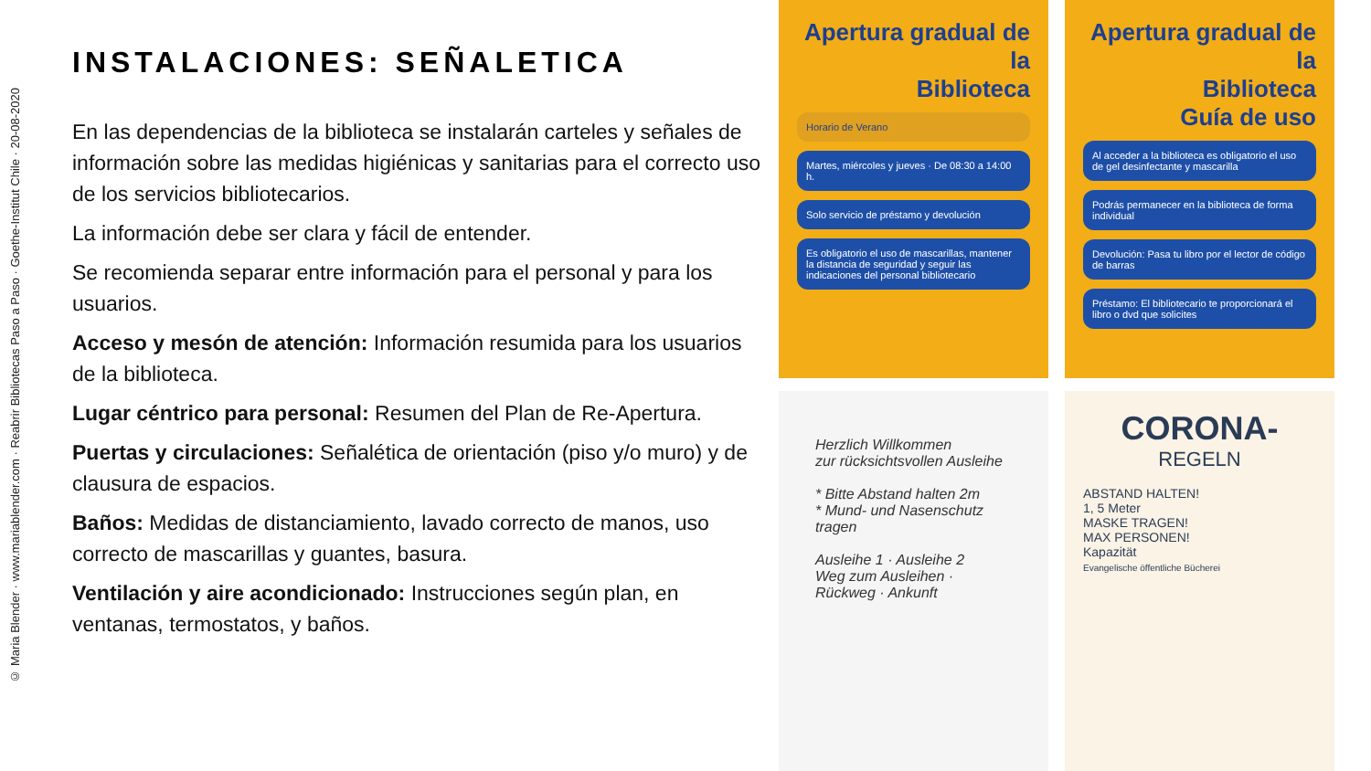© Maria Blender · www.mariablender.com · Reabrir Bibliotecas Paso a Paso · Goethe-Institut Chile · 20-08-2020
INSTALACIONES: SEÑALETICA
En las dependencias de la biblioteca se instalarán carteles y señales de información sobre las medidas higiénicas y sanitarias para el correcto uso de los servicios bibliotecarios.
La información debe ser clara y fácil de entender.
Se recomienda separar entre información para el personal y para los usuarios.
Acceso y mesón de atención: Información resumida para los usuarios de la biblioteca.
Lugar céntrico para personal: Resumen del Plan de Re-Apertura.
Puertas y circulaciones: Señalética de orientación (piso y/o muro) y de clausura de espacios.
Baños: Medidas de distanciamiento, lavado correcto de manos, uso correcto de mascarillas y guantes, basura.
Ventilación y aire acondicionado: Instrucciones según plan, en ventanas, termostatos, y baños.
Apertura gradual de la
Biblioteca
Horario de Verano
Martes, miércoles y jueves · De 08:30 a 14:00 h.
Solo servicio de préstamo y devolución
Es obligatorio el uso de mascarillas, mantener la distancia de seguridad y seguir las indicaciones del personal bibliotecario
Apertura gradual de la
Biblioteca
Guía de uso
Al acceder a la biblioteca es obligatorio el uso de gel desinfectante y mascarilla
Podrás permanecer en la biblioteca de forma individual
Devolución: Pasa tu libro por el lector de código de barras
Préstamo: El bibliotecario te proporcionará el libro o dvd que solicites
Herzlich Willkommen
zur rücksichtsvollen Ausleihe
* Bitte Abstand halten 2m
* Mund- und Nasenschutz tragen
Ausleihe 1 · Ausleihe 2
Weg zum Ausleihen · Rückweg · Ankunft
CORONA-
REGELN
ABSTAND HALTEN!
1, 5 Meter
MASKE TRAGEN!
MAX PERSONEN!
Kapazität
Evangelische öffentliche Bücherei